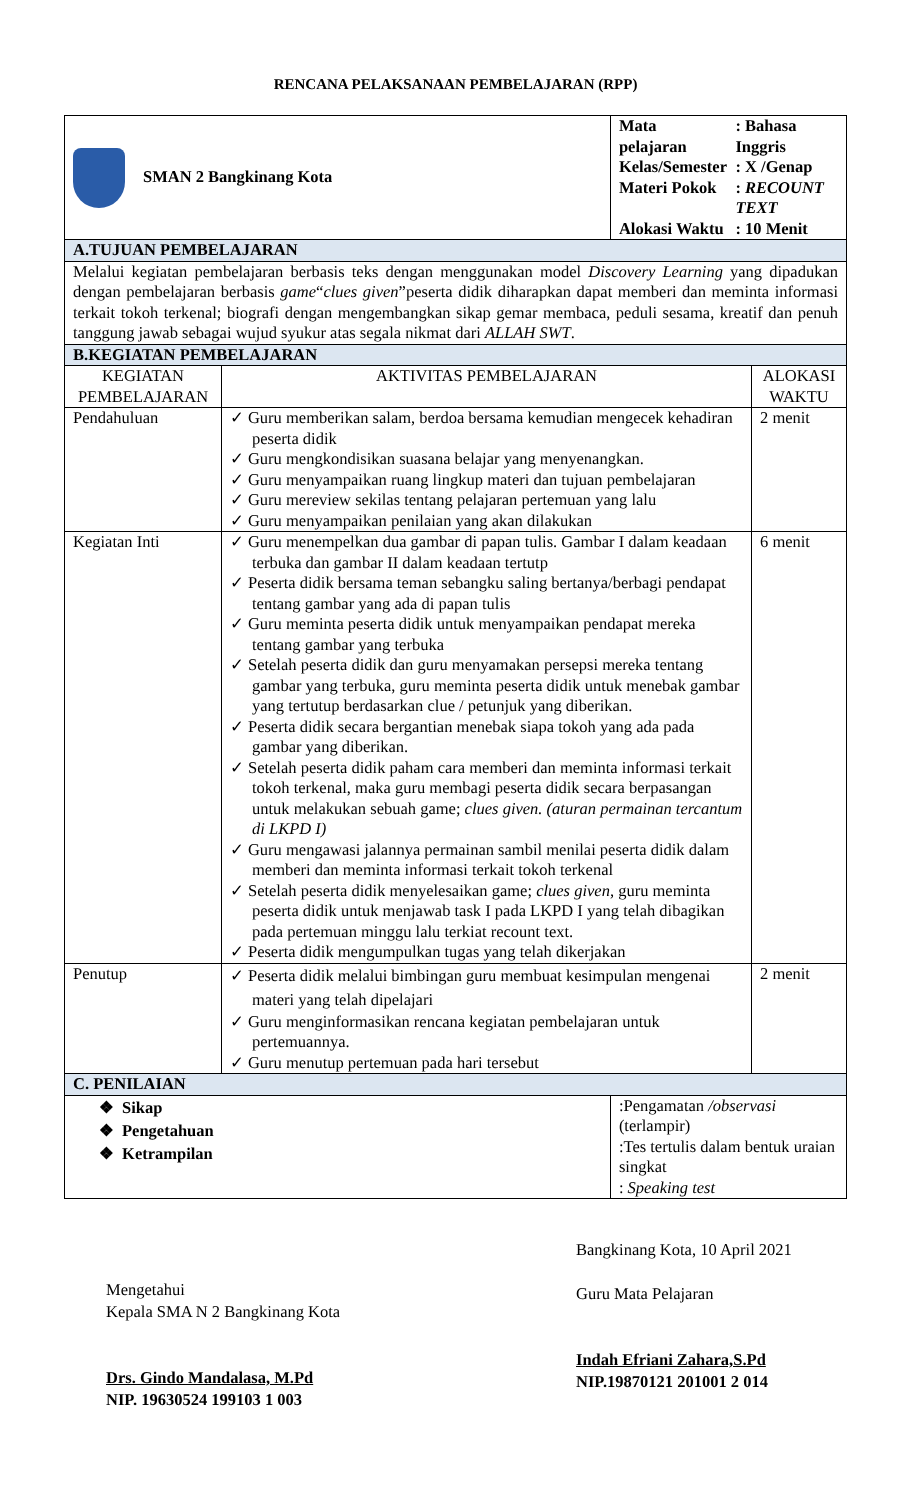RENCANA PELAKSANAAN PEMBELAJARAN (RPP)
| SMAN 2 Bangkinang Kota | | / Mata pelajaran / : Bahasa Inggris / / Kelas/Semester / : X /Genap / / Materi Pokok / : RECOUNT TEXT / / Alokasi Waktu / : 10 Menit / | |
| A.TUJUAN PEMBELAJARAN | | | |
| Melalui kegiatan pembelajaran berbasis teks dengan menggunakan model Discovery Learning yang dipadukan dengan pembelajaran berbasis game “ clues given ”peserta didik diharapkan dapat memberi dan meminta informasi terkait tokoh terkenal; biografi dengan mengembangkan sikap gemar membaca, peduli sesama, kreatif dan penuh tanggung jawab sebagai wujud syukur atas segala nikmat dari ALLAH SWT . | | | |
| B.KEGIATAN PEMBELAJARAN | | | |
| KEGIATAN PEMBELAJARAN | AKTIVITAS PEMBELAJARAN | | ALOKASI WAKTU |
| Pendahuluan | ✓ Guru memberikan salam, berdoa bersama kemudian mengecek kehadiran peserta didik ✓ Guru mengkondisikan suasana belajar yang menyenangkan. ✓ Guru menyampaikan ruang lingkup materi dan tujuan pembelajaran ✓ Guru mereview sekilas tentang pelajaran pertemuan yang lalu ✓ Guru menyampaikan penilaian yang akan dilakukan | | 2 menit |
| Kegiatan Inti | ✓ Guru menempelkan dua gambar di papan tulis. Gambar I dalam keadaan terbuka dan gambar II dalam keadaan tertutp ✓ Peserta didik bersama teman sebangku saling bertanya/berbagi pendapat tentang gambar yang ada di papan tulis ✓ Guru meminta peserta didik untuk menyampaikan pendapat mereka tentang gambar yang terbuka ✓ Setelah peserta didik dan guru menyamakan persepsi mereka tentang gambar yang terbuka, guru meminta peserta didik untuk menebak gambar yang tertutup berdasarkan clue / petunjuk yang diberikan. ✓ Peserta didik secara bergantian menebak siapa tokoh yang ada pada gambar yang diberikan. ✓ Setelah peserta didik paham cara memberi dan meminta informasi terkait tokoh terkenal, maka guru membagi peserta didik secara berpasangan untuk melakukan sebuah game; clues given. (aturan permainan tercantum di LKPD I) ✓ Guru mengawasi jalannya permainan sambil menilai peserta didik dalam memberi dan meminta informasi terkait tokoh terkenal ✓ Setelah peserta didik menyelesaikan game; clues given, guru meminta peserta didik untuk menjawab task I pada LKPD I yang telah dibagikan pada pertemuan minggu lalu terkiat recount text. ✓ Peserta didik mengumpulkan tugas yang telah dikerjakan | | 6 menit |
| Penutup | ✓ Peserta didik melalui bimbingan guru membuat kesimpulan mengenai materi yang telah dipelajari ✓ Guru menginformasikan rencana kegiatan pembelajaran untuk pertemuannya. ✓ Guru menutup pertemuan pada hari tersebut | | 2 menit |
| C. PENILAIAN | | | |
| ❖ Sikap ❖ Pengetahuan ❖ Ketrampilan | | :Pengamatan /observasi (terlampir) :Tes tertulis dalam bentuk uraian singkat : Speaking test | |
Mengetahui
Kepala SMA N 2 Bangkinang Kota
Drs. Gindo Mandalasa, M.Pd
NIP. 19630524 199103 1 003
Bangkinang Kota, 10 April 2021
Guru Mata Pelajaran
Indah Efriani Zahara,S.Pd
NIP.19870121 201001 2 014